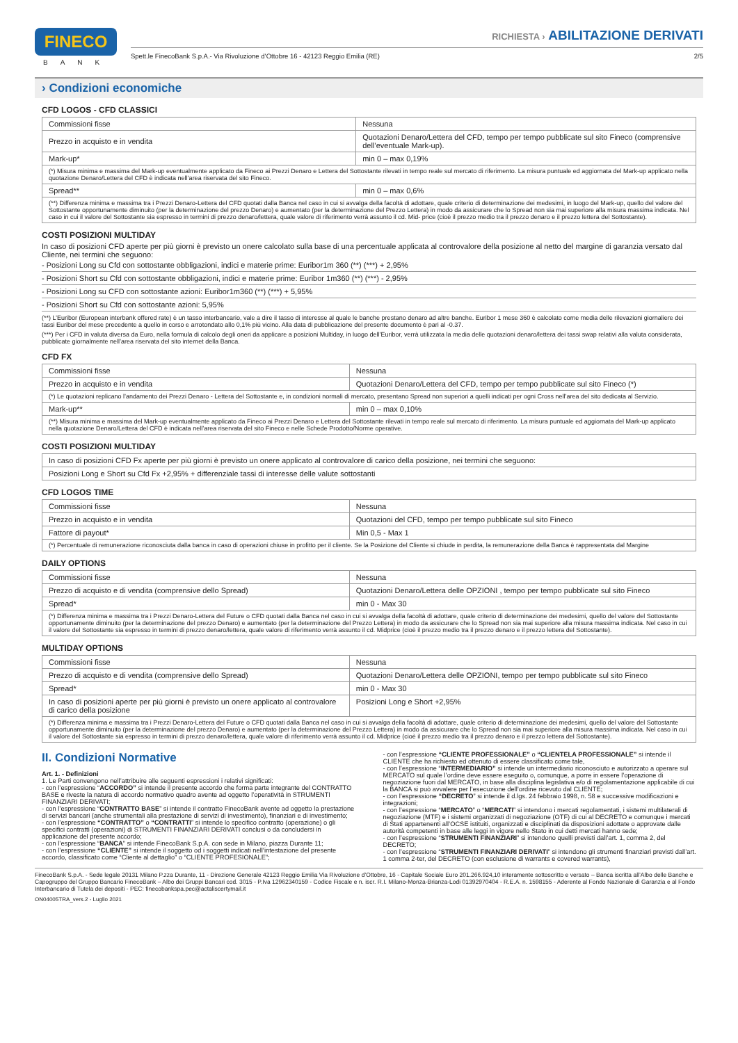FINECO
BANK
RICHIESTA › ABILITAZIONE DERIVATI
Spett.le FinecoBank S.p.A.- Via Rivoluzione d’Ottobre 16 - 42123 Reggio Emilia (RE) 2/5
› Condizioni economiche
CFD LOGOS - CFD CLASSICI
| Commissioni fisse | Nessuna |
| Prezzo in acquisto e in vendita | Quotazioni Denaro/Lettera del CFD, tempo per tempo pubblicate sul sito Fineco (comprensive dell’eventuale Mark-up). |
| Mark-up* | min 0 – max 0,19% |
| (*) Misura minima e massima del Mark-up eventualmente applicato da Fineco ai Prezzi Denaro e Lettera del Sottostante rilevati in tempo reale sul mercato di riferimento. La misura puntuale ed aggiornata del Mark-up applicato nella quotazione Denaro/Lettera del CFD è indicata nell’area riservata del sito Fineco. | |
| Spread** | min 0 – max 0,6% |
| (**) Differenza minima e massima tra i Prezzi Denaro-Lettera del CFD quotati dalla Banca nel caso in cui si avvalga della facoltà di adottare, quale criterio di determinazione dei medesimi, in luogo del Mark-up, quello del valore del Sottostante opportunamente diminuito (per la determinazione del prezzo Denaro) e aumentato (per la determinazione del Prezzo Lettera) in modo da assicurare che lo Spread non sia mai superiore alla misura massima indicata. Nel caso in cui il valore del Sottostante sia espresso in termini di prezzo denaro/lettera, quale valore di riferimento verrà assunto il cd. Mid- price (cioè il prezzo medio tra il prezzo denaro e il prezzo lettera del Sottostante). | |
COSTI POSIZIONI MULTIDAY
In caso di posizioni CFD aperte per più giorni è previsto un onere calcolato sulla base di una percentuale applicata al controvalore della posizione al netto del margine di garanzia versato dal Cliente, nei termini che seguono:
- Posizioni Long su Cfd con sottostante obbligazioni, indici e materie prime: Euribor1m 360 (**) (***) + 2,95%
- Posizioni Short su Cfd con sottostante obbligazioni, indici e materie prime: Euribor 1m360 (**) (***) - 2,95%
- Posizioni Long su CFD con sottostante azioni: Euribor1m360 (**) (***) + 5,95%
- Posizioni Short su Cfd con sottostante azioni: 5,95%
(**) L’Euribor (European interbank offered rate) è un tasso interbancario, vale a dire il tasso di interesse al quale le banche prestano denaro ad altre banche. Euribor 1 mese 360 è calcolato come media delle rilevazioni giornaliere dei tassi Euribor del mese precedente a quello in corso e arrotondato allo 0,1% più vicino. Alla data di pubblicazione del presente documento è pari al -0.37.
(***) Per i CFD in valuta diversa da Euro, nella formula di calcolo degli oneri da applicare a posizioni Multiday, in luogo dell’Euribor, verrà utilizzata la media delle quotazioni denaro/lettera dei tassi swap relativi alla valuta considerata, pubblicate giornalmente nell’area riservata del sito internet della Banca.
CFD FX
| Commissioni fisse | Nessuna |
| Prezzo in acquisto e in vendita | Quotazioni Denaro/Lettera del CFD, tempo per tempo pubblicate sul sito Fineco (*) |
| (*) Le quotazioni replicano l’andamento dei Prezzi Denaro - Lettera del Sottostante e, in condizioni normali di mercato, presentano Spread non superiori a quelli indicati per ogni Cross nell’area del sito dedicata al Servizio. | |
| Mark-up** | min 0 – max 0,10% |
| (**) Misura minima e massima del Mark-up eventualmente applicato da Fineco ai Prezzi Denaro e Lettera del Sottostante rilevati in tempo reale sul mercato di riferimento. La misura puntuale ed aggiornata del Mark-up applicato nella quotazione Denaro/Lettera del CFD è indicata nell’area riservata del sito Fineco e nelle Schede Prodotto/Norme operative. | |
COSTI POSIZIONI MULTIDAY
| In caso di posizioni CFD Fx aperte per più giorni è previsto un onere applicato al controvalore di carico della posizione, nei termini che seguono: |
| Posizioni Long e Short su Cfd Fx +2,95% + differenziale tassi di interesse delle valute sottostanti |
CFD LOGOS TIME
| Commissioni fisse | Nessuna |
| Prezzo in acquisto e in vendita | Quotazioni del CFD, tempo per tempo pubblicate sul sito Fineco |
| Fattore di payout* | Min 0,5 - Max 1 |
| (*) Percentuale di remunerazione riconosciuta dalla banca in caso di operazioni chiuse in profitto per il cliente. Se la Posizione del Cliente si chiude in perdita, la remunerazione della Banca è rappresentata dal Margine | |
DAILY OPTIONS
| Commissioni fisse | Nessuna |
| Prezzo di acquisto e di vendita (comprensive dello Spread) | Quotazioni Denaro/Lettera delle OPZIONI , tempo per tempo pubblicate sul sito Fineco |
| Spread* | min 0 - Max 30 |
| (*) Differenza minima e massima tra i Prezzi Denaro-Lettera del Future o CFD quotati dalla Banca nel caso in cui si avvalga della facoltà di adottare, quale criterio di determinazione dei medesimi, quello del valore del Sottostante opportunamente diminuito (per la determinazione del prezzo Denaro) e aumentato (per la determinazione del Prezzo Lettera) in modo da assicurare che lo Spread non sia mai superiore alla misura massima indicata. Nel caso in cui il valore del Sottostante sia espresso in termini di prezzo denaro/lettera, quale valore di riferimento verrà assunto il cd. Midprice (cioè il prezzo medio tra il prezzo denaro e il prezzo lettera del Sottostante). | |
MULTIDAY OPTIONS
| Commissioni fisse | Nessuna |
| Prezzo di acquisto e di vendita (comprensive dello Spread) | Quotazioni Denaro/Lettera delle OPZIONI, tempo per tempo pubblicate sul sito Fineco |
| Spread* | min 0 - Max 30 |
| In caso di posizioni aperte per più giorni è previsto un onere applicato al controvalore di carico della posizione | Posizioni Long e Short +2,95% |
| (*) Differenza minima e massima tra i Prezzi Denaro-Lettera del Future o CFD quotati dalla Banca nel caso in cui si avvalga della facoltà di adottare, quale criterio di determinazione dei medesimi, quello del valore del Sottostante opportunamente diminuito (per la determinazione del prezzo Denaro) e aumentato (per la determinazione del Prezzo Lettera) in modo da assicurare che lo Spread non sia mai superiore alla misura massima indicata. Nel caso in cui il valore del Sottostante sia espresso in termini di prezzo denaro/lettera, quale valore di riferimento verrà assunto il cd. Midprice (cioè il prezzo medio tra il prezzo denaro e il prezzo lettera del Sottostante). | |
II. Condizioni Normative
Art. 1. - Definizioni
1. Le Parti convengono nell’attribuire alle seguenti espressioni i relativi significati:
- con l’espressione “ACCORDO” si intende il presente accordo che forma parte integrante del CONTRATTO BASE e riveste la natura di accordo normativo quadro avente ad oggetto l’operatività in STRUMENTI FINANZIARI DERIVATI;
- con l’espressione “CONTRATTO BASE” si intende il contratto FinecoBank avente ad oggetto la prestazione di servizi bancari (anche strumentali alla prestazione di servizi di investimento), finanziari e di investimento;
- con l’espressione “CONTRATTO” o “CONTRATTI” si intende lo specifico contratto (operazione) o gli specifici contratti (operazioni) di STRUMENTI FINANZIARI DERIVATI conclusi o da concludersi in applicazione del presente accordo;
- con l’espressione “BANCA” si intende FinecoBank S.p.A. con sede in Milano, piazza Durante 11;
- con l’espressione “CLIENTE” si intende il soggetto od i soggetti indicati nell’intestazione del presente accordo, classificato come “Cliente al dettaglio” o “CLIENTE PROFESIONALE”;
- con l’espressione “CLIENTE PROFESSIONALE” o “CLIENTELA PROFESSIONALE” si intende il CLIENTE che ha richiesto ed ottenuto di essere classificato come tale,
- con l’espressione “INTERMEDIARIO” si intende un intermediario riconosciuto e autorizzato a operare sul MERCATO sul quale l’ordine deve essere eseguito o, comunque, a porre in essere l’operazione di negoziazione fuori dal MERCATO, in base alla disciplina legislativa e/o di regolamentazione applicabile di cui la BANCA si può avvalere per l’esecuzione dell’ordine ricevuto dal CLIENTE;
- con l’espressione “DECRETO” si intende il d.lgs. 24 febbraio 1998, n. 58 e successive modificazioni e integrazioni;
- con l’espressione “MERCATO” o “MERCATI” si intendono i mercati regolamentati, i sistemi multilaterali di negoziazione (MTF) e i sistemi organizzati di negoziazione (OTF) di cui al DECRETO e comunque i mercati di Stati appartenenti all’OCSE istituiti, organizzati e disciplinati da disposizioni adottate o approvate dalle autorità competenti in base alle leggi in vigore nello Stato in cui detti mercati hanno sede;
- con l’espressione “STRUMENTI FINANZIARI” si intendono quelli previsti dall’art. 1, comma 2, del DECRETO;
- con l’espressione “STRUMENTI FINANZIARI DERIVATI” si intendono gli strumenti finanziari previsti dall’art. 1 comma 2-ter, del DECRETO (con esclusione di warrants e covered warrants),
FinecoBank S.p.A. - Sede legale 20131 Milano P.zza Durante, 11 - Direzione Generale 42123 Reggio Emilia Via Rivoluzione d’Ottobre, 16 - Capitale Sociale Euro 201.266.924,10 interamente sottoscritto e versato – Banca iscritta all’Albo delle Banche e Capogruppo del Gruppo Bancario FinecoBank – Albo dei Gruppi Bancari cod. 3015 - P.Iva 12962340159 - Codice Fiscale e n. iscr. R.I. Milano-Monza-Brianza-Lodi 01392970404 - R.E.A. n. 1598155 - Aderente al Fondo Nazionale di Garanzia e al Fondo Interbancario di Tutela dei depositi - PEC: finecobankspa.pec@actaliscertymail.it
ON04005TRA_vers.2 - Luglio 2021